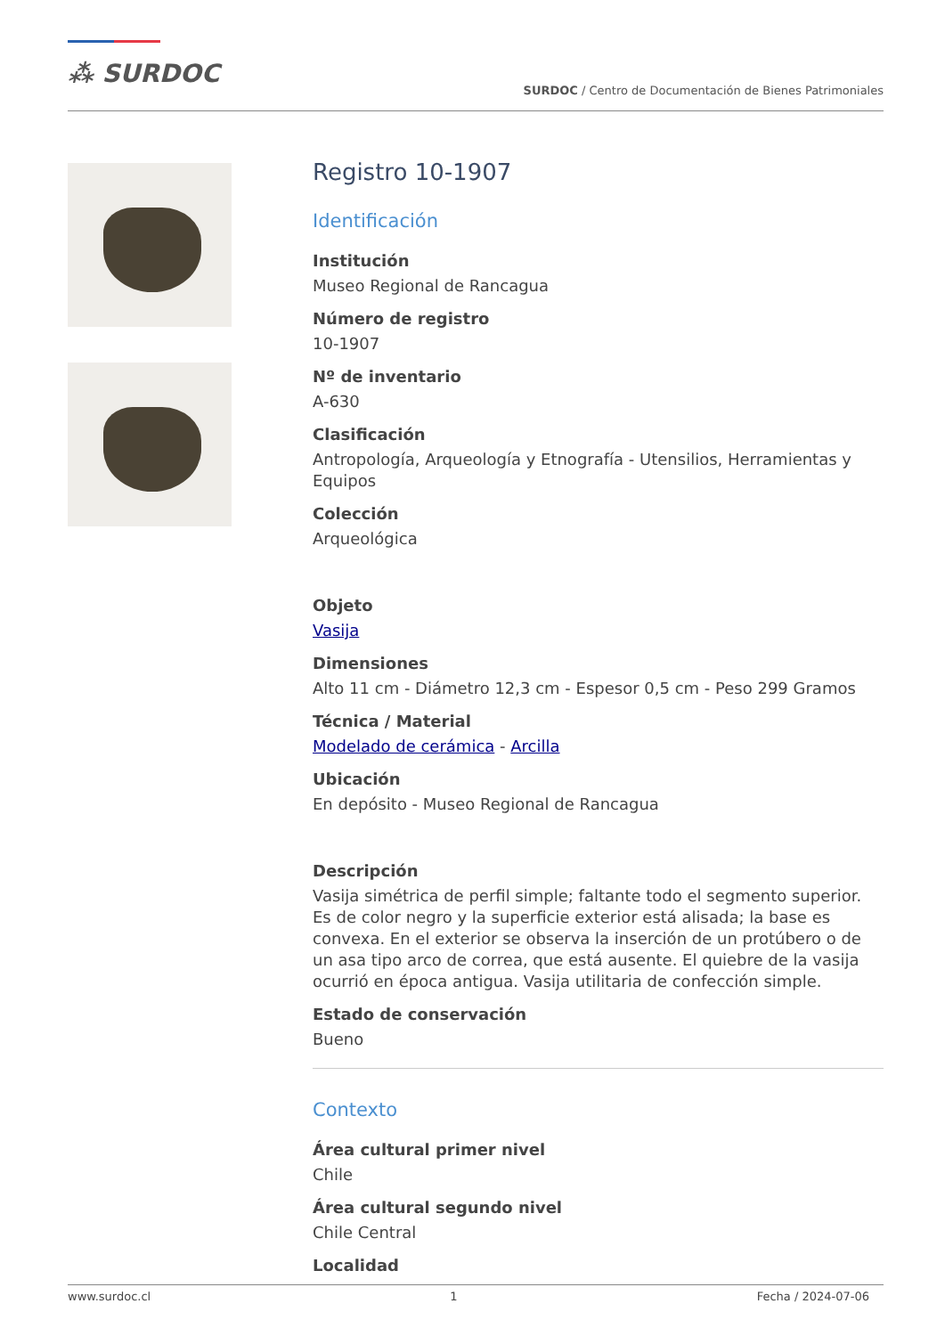⁂ SURDOC
SURDOC / Centro de Documentación de Bienes Patrimoniales
Registro 10-1907
Identificación
Institución
Museo Regional de Rancagua
Número de registro
10-1907
Nº de inventario
A-630
Clasificación
Antropología, Arqueología y Etnografía - Utensilios, Herramientas y Equipos
Colección
Arqueológica
Objeto
Vasija
Dimensiones
Alto 11 cm - Diámetro 12,3 cm - Espesor 0,5 cm - Peso 299 Gramos
Técnica / Material
Modelado de cerámica - Arcilla
Ubicación
En depósito - Museo Regional de Rancagua
Descripción
Vasija simétrica de perfil simple; faltante todo el segmento superior. Es de color negro y la superficie exterior está alisada; la base es convexa. En el exterior se observa la inserción de un protúbero o de un asa tipo arco de correa, que está ausente. El quiebre de la vasija ocurrió en época antigua. Vasija utilitaria de confección simple.
Estado de conservación
Bueno
Contexto
Área cultural primer nivel
Chile
Área cultural segundo nivel
Chile Central
Localidad
www.surdoc.cl 1 Fecha / 2024-07-06